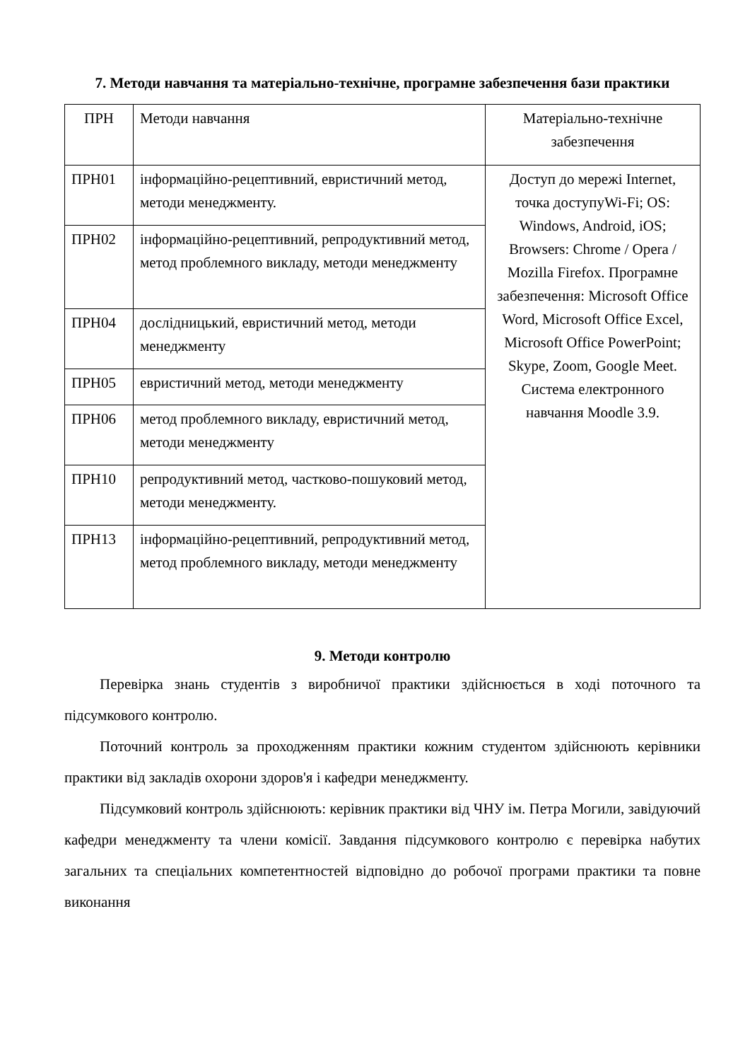7. Методи навчання та матеріально-технічне, програмне забезпечення бази практики
| ПРН | Методи навчання | Матеріально-технічне забезпечення |
| ПРН01 | інформаційно-рецептивний, евристичний метод, методи менеджменту. | Доступ до мережі Internet, точка доступуWi-Fi; OS: Windows, Android, iOS; Browsers: Chrome / Opera / Mozilla Firefox. Програмне забезпечення: Microsoft Office Word, Microsoft Office Excel, Microsoft Office PowerPoint; Skype, Zoom, Google Meet. Система електронного навчання Moodle 3.9. |
| ПРН02 | інформаційно-рецептивний, репродуктивний метод, метод проблемного викладу, методи менеджменту | |
| ПРН04 | дослідницький, евристичний метод, методи менеджменту | |
| ПРН05 | евристичний метод, методи менеджменту | |
| ПРН06 | метод проблемного викладу, евристичний метод, методи менеджменту | |
| ПРН10 | репродуктивний метод, частково-пошуковий метод, методи менеджменту. | |
| ПРН13 | інформаційно-рецептивний, репродуктивний метод, метод проблемного викладу, методи менеджменту | |
9. Методи контролю
Перевірка знань студентів з виробничої практики здійснюється в ході поточного та підсумкового контролю.
Поточний контроль за проходженням практики кожним студентом здійснюють керівники практики від закладів охорони здоров'я і кафедри менеджменту.
Підсумковий контроль здійснюють: керівник практики від ЧНУ ім. Петра Могили, завідуючий кафедри менеджменту та члени комісії. Завдання підсумкового контролю є перевірка набутих загальних та спеціальних компетентностей відповідно до робочої програми практики та повне виконання